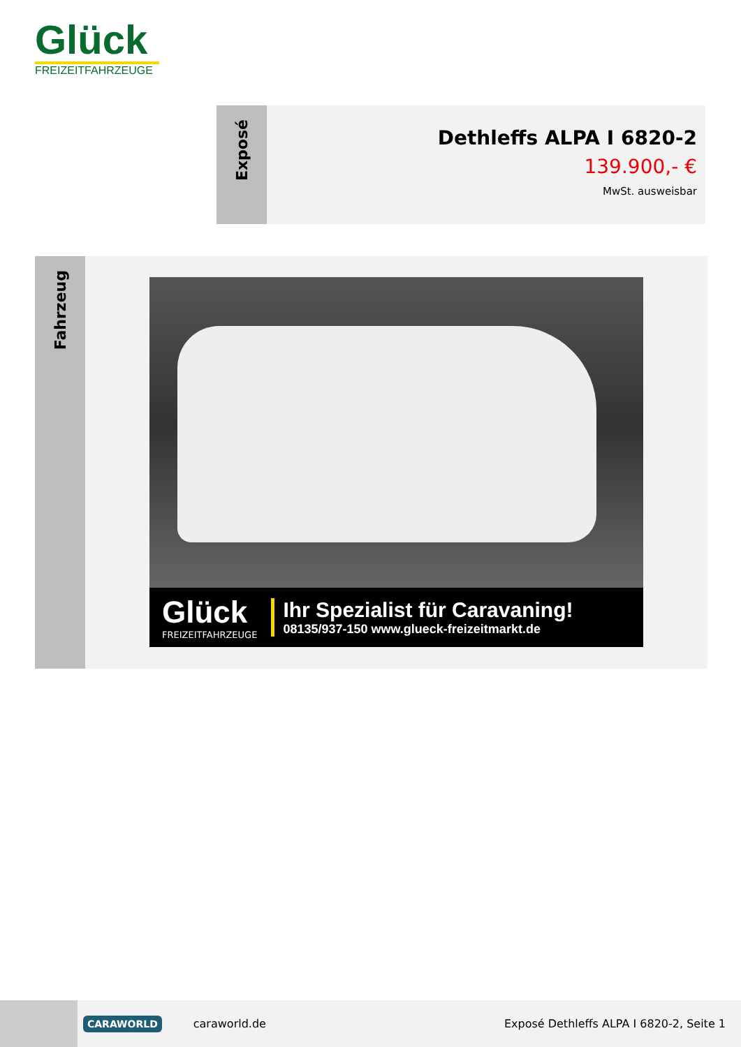Glück
FREIZEITFAHRZEUGE
Exposé
Dethleffs ALPA I 6820-2
139.900,- €
MwSt. ausweisbar
Fahrzeug
Glück
FREIZEITFAHRZEUGE
Ihr Spezialist für Caravaning!
08135/937-150 www.glueck-freizeitmarkt.de
CARAWORLD
caraworld.de
Exposé Dethleffs ALPA I 6820-2, Seite 1